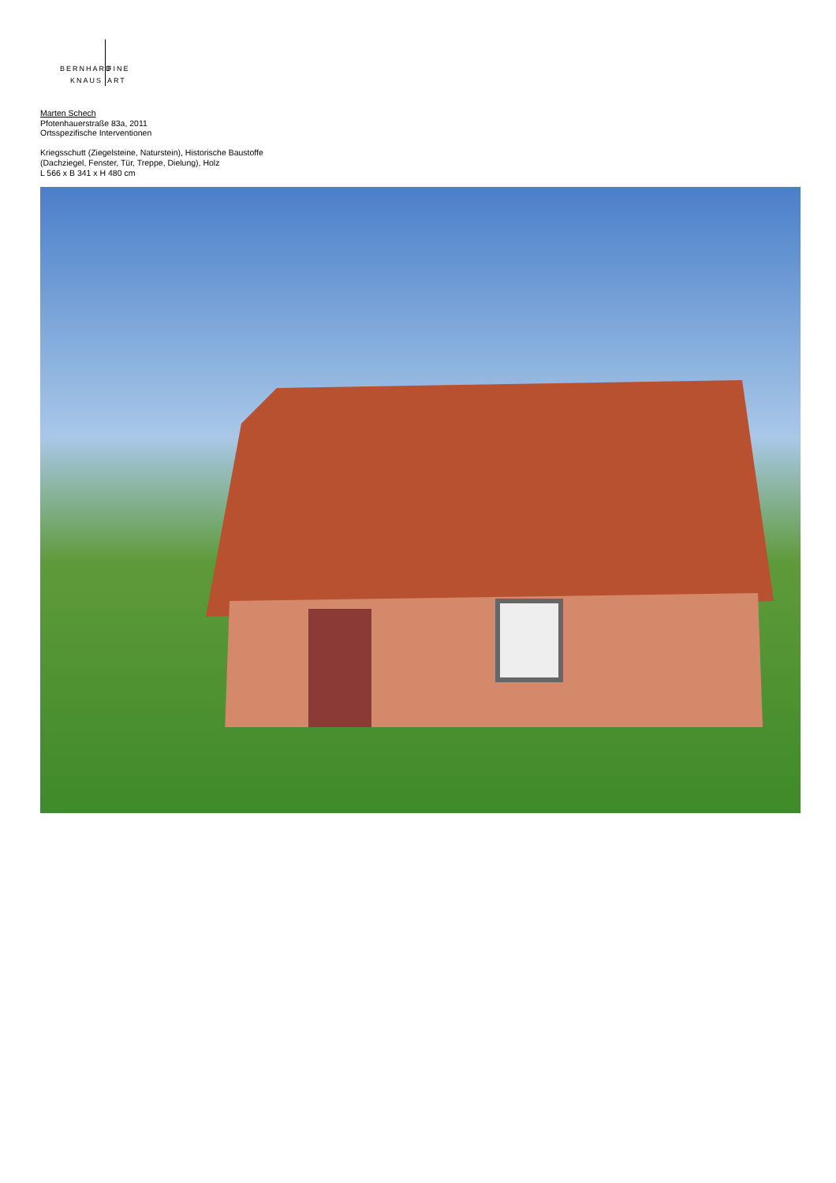BERNHARD FINE
KNAUS ART
Marten Schech
Pfotenhauerstraße 83a, 2011
Ortsspezifische Interventionen
Kriegsschutt (Ziegelsteine, Naturstein), Historische Baustoffe
(Dachziegel, Fenster, Tür, Treppe, Dielung), Holz
L 566 x B 341 x H 480 cm